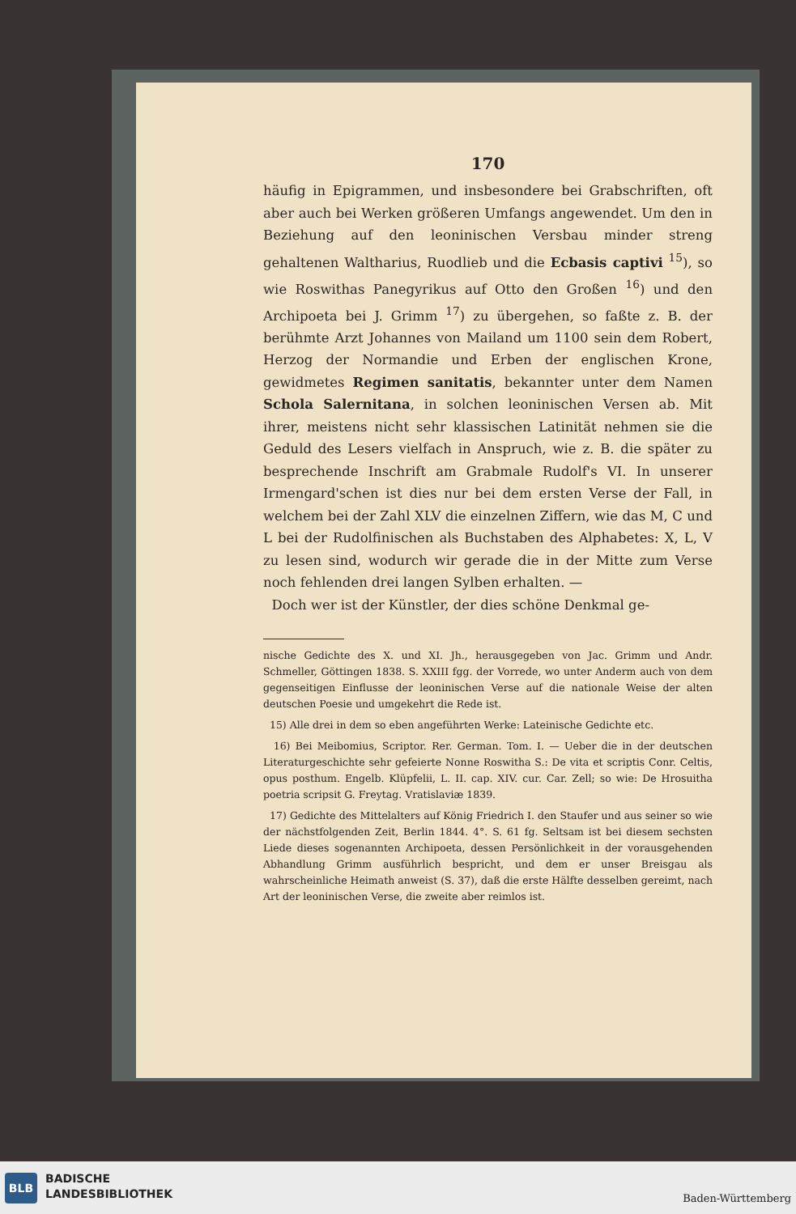170
häufig in Epigrammen, und insbesondere bei Grabschriften, oft aber auch bei Werken größeren Umfangs angewendet. Um den in Beziehung auf den leoninischen Versbau minder streng gehaltenen Waltharius, Ruodlieb und die Ecbasis captivi <sup>15</sup>), so wie Roswithas Panegyrikus auf Otto den Großen <sup>16</sup>) und den Archipoeta bei J. Grimm <sup>17</sup>) zu übergehen, so faßte z. B. der berühmte Arzt Johannes von Mailand um 1100 sein dem Robert, Herzog der Normandie und Erben der englischen Krone, gewidmetes Regimen sanitatis, bekannter unter dem Namen Schola Salernitana, in solchen leoninischen Versen ab. Mit ihrer, meistens nicht sehr klassischen Latinität nehmen sie die Geduld des Lesers vielfach in Anspruch, wie z. B. die später zu besprechende Inschrift am Grabmale Rudolf's VI. In unserer Irmengard'schen ist dies nur bei dem ersten Verse der Fall, in welchem bei der Zahl XLV die einzelnen Ziffern, wie das M, C und L bei der Rudolfinischen als Buchstaben des Alphabetes: X, L, V zu lesen sind, wodurch wir gerade die in der Mitte zum Verse noch fehlenden drei langen Sylben erhalten. —
Doch wer ist der Künstler, der dies schöne Denkmal ge-
nische Gedichte des X. und XI. Jh., herausgegeben von Jac. Grimm und Andr. Schmeller, Göttingen 1838. S. XXIII fgg. der Vorrede, wo unter Anderm auch von dem gegenseitigen Einflusse der leoninischen Verse auf die nationale Weise der alten deutschen Poesie und umgekehrt die Rede ist.
15) Alle drei in dem so eben angeführten Werke: Lateinische Gedichte etc.
16) Bei Meibomius, Scriptor. Rer. German. Tom. I. — Ueber die in der deutschen Literaturgeschichte sehr gefeierte Nonne Roswitha S.: De vita et scriptis Conr. Celtis, opus posthum. Engelb. Klüpfelii, L. II. cap. XIV. cur. Car. Zell; so wie: De Hrosuitha poetria scripsit G. Freytag. Vratislaviæ 1839.
17) Gedichte des Mittelalters auf König Friedrich I. den Staufer und aus seiner so wie der nächstfolgenden Zeit, Berlin 1844. 4°. S. 61 fg. Seltsam ist bei diesem sechsten Liede dieses sogenannten Archipoeta, dessen Persönlichkeit in der vorausgehenden Abhandlung Grimm ausführlich bespricht, und dem er unser Breisgau als wahrscheinliche Heimath anweist (S. 37), daß die erste Hälfte desselben gereimt, nach Art der leoninischen Verse, die zweite aber reimlos ist.
BLB
BADISCHE
LANDESBIBLIOTHEK
Baden-Württemberg